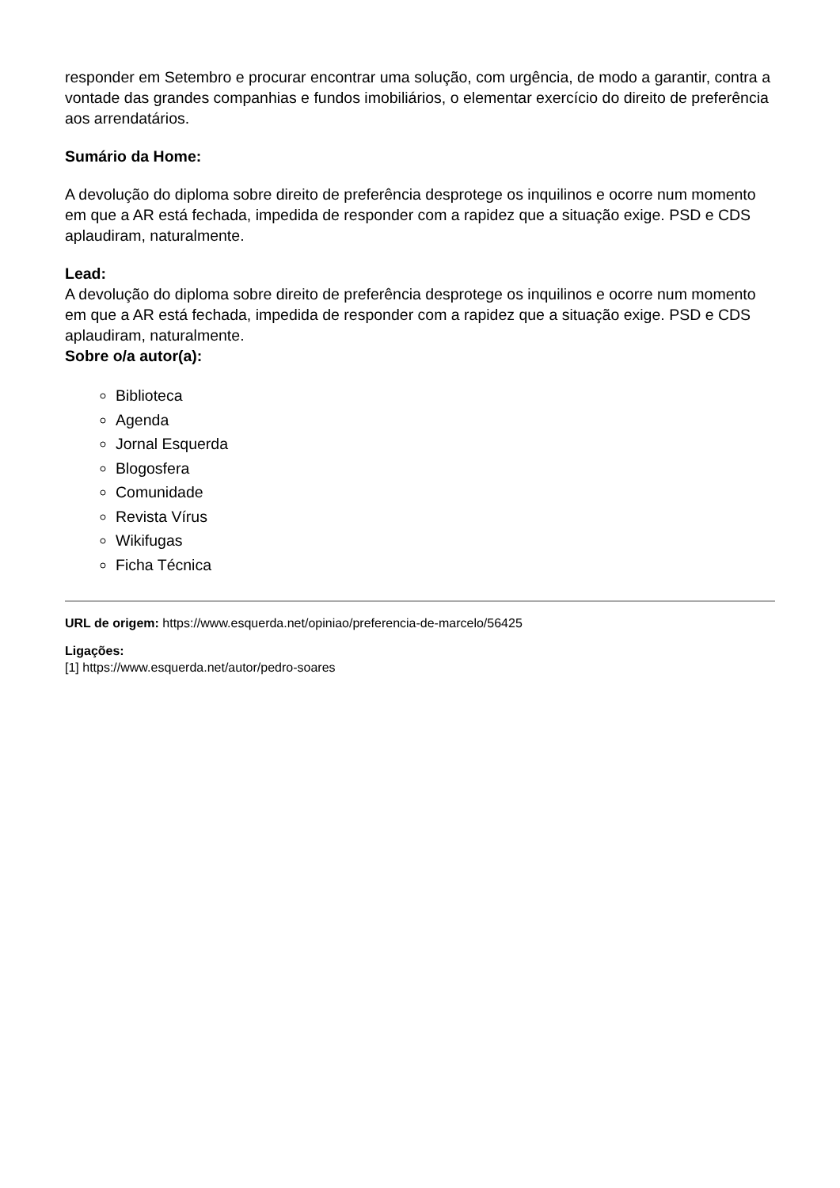responder em Setembro e procurar encontrar uma solução, com urgência, de modo a garantir, contra a vontade das grandes companhias e fundos imobiliários, o elementar exercício do direito de preferência aos arrendatários.
Sumário da Home:
A devolução do diploma sobre direito de preferência desprotege os inquilinos e ocorre num momento em que a AR está fechada, impedida de responder com a rapidez que a situação exige. PSD e CDS aplaudiram, naturalmente.
Lead:
A devolução do diploma sobre direito de preferência desprotege os inquilinos e ocorre num momento em que a AR está fechada, impedida de responder com a rapidez que a situação exige. PSD e CDS aplaudiram, naturalmente.
Sobre o/a autor(a):
Biblioteca
Agenda
Jornal Esquerda
Blogosfera
Comunidade
Revista Vírus
Wikifugas
Ficha Técnica
URL de origem: https://www.esquerda.net/opiniao/preferencia-de-marcelo/56425
Ligações:
[1] https://www.esquerda.net/autor/pedro-soares